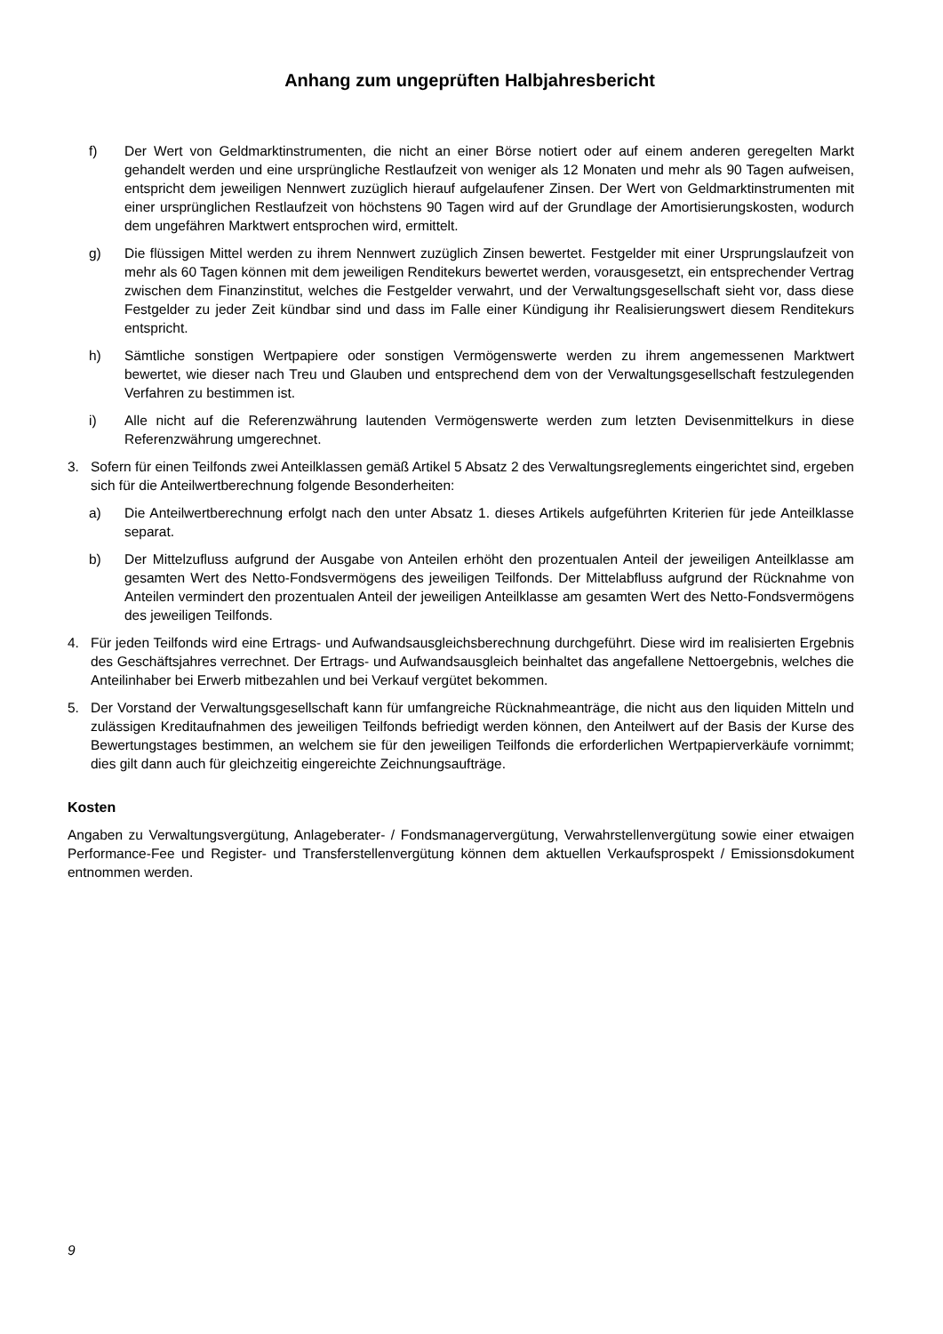Anhang zum ungeprüften Halbjahresbericht
f) Der Wert von Geldmarktinstrumenten, die nicht an einer Börse notiert oder auf einem anderen geregelten Markt gehandelt werden und eine ursprüngliche Restlaufzeit von weniger als 12 Monaten und mehr als 90 Tagen aufweisen, entspricht dem jeweiligen Nennwert zuzüglich hierauf aufgelaufener Zinsen. Der Wert von Geldmarktinstrumenten mit einer ursprünglichen Restlaufzeit von höchstens 90 Tagen wird auf der Grundlage der Amortisierungskosten, wodurch dem ungefähren Marktwert entsprochen wird, ermittelt.
g) Die flüssigen Mittel werden zu ihrem Nennwert zuzüglich Zinsen bewertet. Festgelder mit einer Ursprungslaufzeit von mehr als 60 Tagen können mit dem jeweiligen Renditekurs bewertet werden, vorausgesetzt, ein entsprechender Vertrag zwischen dem Finanzinstitut, welches die Festgelder verwahrt, und der Verwaltungsgesellschaft sieht vor, dass diese Festgelder zu jeder Zeit kündbar sind und dass im Falle einer Kündigung ihr Realisierungswert diesem Renditekurs entspricht.
h) Sämtliche sonstigen Wertpapiere oder sonstigen Vermögenswerte werden zu ihrem angemessenen Marktwert bewertet, wie dieser nach Treu und Glauben und entsprechend dem von der Verwaltungsgesellschaft festzulegenden Verfahren zu bestimmen ist.
i) Alle nicht auf die Referenzwährung lautenden Vermögenswerte werden zum letzten Devisenmittelkurs in diese Referenzwährung umgerechnet.
3. Sofern für einen Teilfonds zwei Anteilklassen gemäß Artikel 5 Absatz 2 des Verwaltungsreglements eingerichtet sind, ergeben sich für die Anteilwertberechnung folgende Besonderheiten:
a) Die Anteilwertberechnung erfolgt nach den unter Absatz 1. dieses Artikels aufgeführten Kriterien für jede Anteilklasse separat.
b) Der Mittelzufluss aufgrund der Ausgabe von Anteilen erhöht den prozentualen Anteil der jeweiligen Anteilklasse am gesamten Wert des Netto-Fondsvermögens des jeweiligen Teilfonds. Der Mittelabfluss aufgrund der Rücknahme von Anteilen vermindert den prozentualen Anteil der jeweiligen Anteilklasse am gesamten Wert des Netto-Fondsvermögens des jeweiligen Teilfonds.
4. Für jeden Teilfonds wird eine Ertrags- und Aufwandsausgleichsberechnung durchgeführt. Diese wird im realisierten Ergebnis des Geschäftsjahres verrechnet. Der Ertrags- und Aufwandsausgleich beinhaltet das angefallene Nettoergebnis, welches die Anteilinhaber bei Erwerb mitbezahlen und bei Verkauf vergütet bekommen.
5. Der Vorstand der Verwaltungsgesellschaft kann für umfangreiche Rücknahmeanträge, die nicht aus den liquiden Mitteln und zulässigen Kreditaufnahmen des jeweiligen Teilfonds befriedigt werden können, den Anteilwert auf der Basis der Kurse des Bewertungstages bestimmen, an welchem sie für den jeweiligen Teilfonds die erforderlichen Wertpapierverkäufe vornimmt; dies gilt dann auch für gleichzeitig eingereichte Zeichnungsaufträge.
Kosten
Angaben zu Verwaltungsvergütung, Anlageberater- / Fondsmanagervergütung, Verwahrstellenvergütung sowie einer etwaigen Performance-Fee und Register- und Transferstellenvergütung können dem aktuellen Verkaufsprospekt / Emissionsdokument entnommen werden.
9